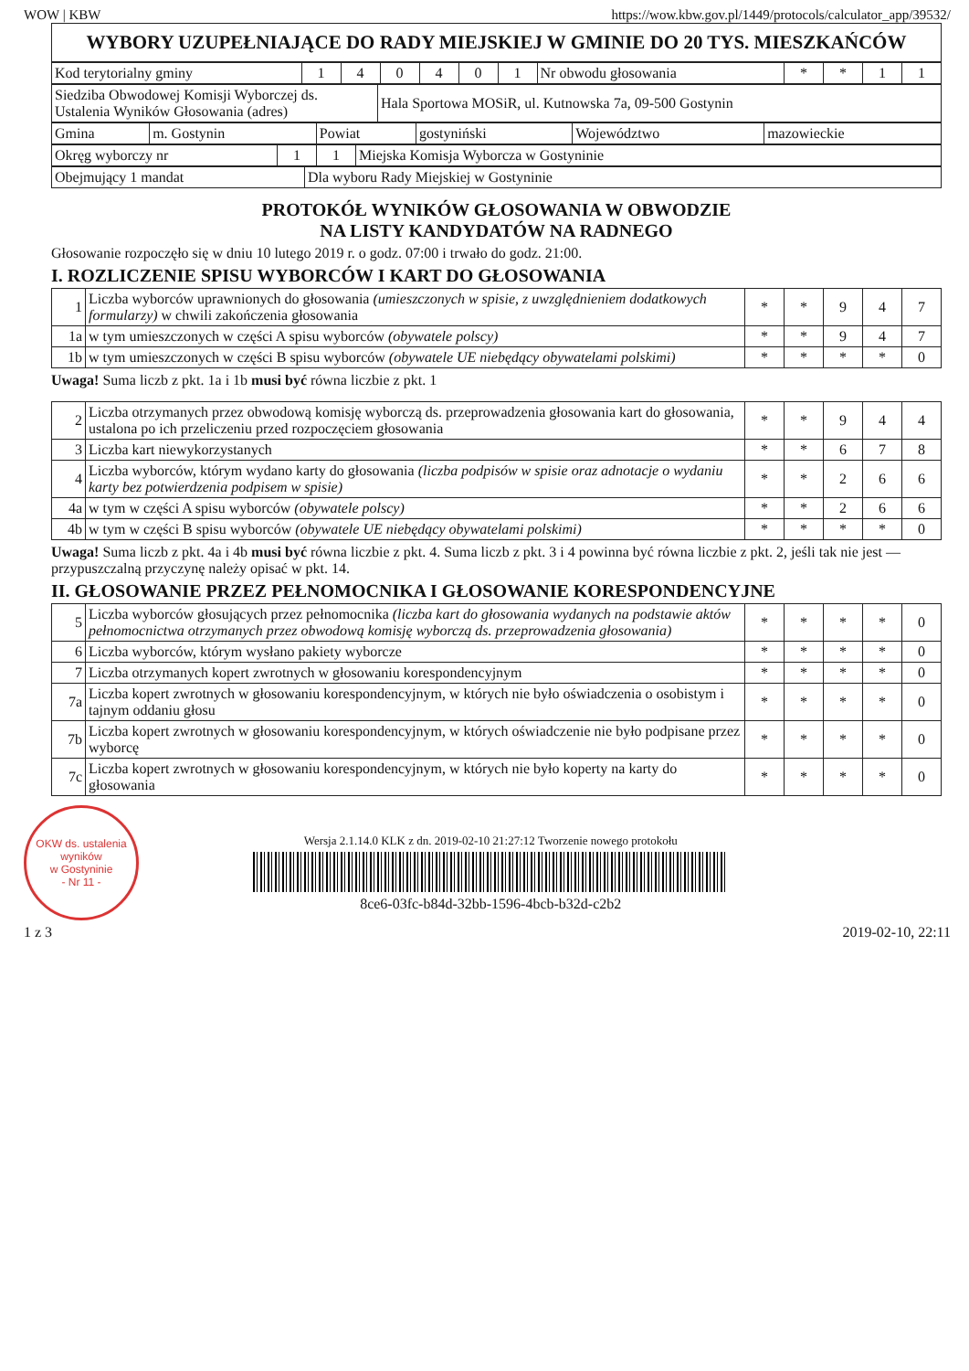WOW | KBW https://wow.kbw.gov.pl/1449/protocols/calculator_app/39532/
| WYBORY UZUPEŁNIAJĄCE DO RADY MIEJSKIEJ W GMINIE DO 20 TYS. MIESZKAŃCÓW |
| Kod terytorialny gminy | 1 | 4 | 0 | 4 | 0 | 1 | Nr obwodu głosowania | * | * | 1 | 1 |
| Siedziba Obwodowej Komisji Wyborczej ds. Ustalenia Wyników Głosowania (adres) | Hala Sportowa MOSiR, ul. Kutnowska 7a, 09-500 Gostynin |
| Gmina | m. Gostynin | Powiat | gostyniński | Województwo | mazowieckie |
| Okręg wyborczy nr | 1 | 1 | Miejska Komisja Wyborcza w Gostyninie |
| Obejmujący 1 mandat | Dla wyboru Rady Miejskiej w Gostyninie |
PROTOKÓŁ WYNIKÓW GŁOSOWANIA W OBWODZIE
NA LISTY KANDYDATÓW NA RADNEGO
Głosowanie rozpoczęło się w dniu 10 lutego 2019 r. o godz. 07:00 i trwało do godz. 21:00.
I. ROZLICZENIE SPISU WYBORCÓW I KART DO GŁOSOWANIA
| 1 | Liczba wyborców uprawnionych do głosowania (umieszczonych w spisie, z uwzględnieniem dodatkowych formularzy) w chwili zakończenia głosowania | * | * | 9 | 4 | 7 |
| 1a | w tym umieszczonych w części A spisu wyborców (obywatele polscy) | * | * | 9 | 4 | 7 |
| 1b | w tym umieszczonych w części B spisu wyborców (obywatele UE niebędący obywatelami polskimi) | * | * | * | * | 0 |
Uwaga! Suma liczb z pkt. 1a i 1b musi być równa liczbie z pkt. 1
| 2 | Liczba otrzymanych przez obwodową komisję wyborczą ds. przeprowadzenia głosowania kart do głosowania, ustalona po ich przeliczeniu przed rozpoczęciem głosowania | * | * | 9 | 4 | 4 |
| 3 | Liczba kart niewykorzystanych | * | * | 6 | 7 | 8 |
| 4 | Liczba wyborców, którym wydano karty do głosowania (liczba podpisów w spisie oraz adnotacje o wydaniu karty bez potwierdzenia podpisem w spisie) | * | * | 2 | 6 | 6 |
| 4a | w tym w części A spisu wyborców (obywatele polscy) | * | * | 2 | 6 | 6 |
| 4b | w tym w części B spisu wyborców (obywatele UE niebędący obywatelami polskimi) | * | * | * | * | 0 |
Uwaga! Suma liczb z pkt. 4a i 4b musi być równa liczbie z pkt. 4. Suma liczb z pkt. 3 i 4 powinna być równa liczbie z pkt. 2, jeśli tak nie jest — przypuszczalną przyczynę należy opisać w pkt. 14.
II. GŁOSOWANIE PRZEZ PEŁNOMOCNIKA I GŁOSOWANIE KORESPONDENCYJNE
| 5 | Liczba wyborców głosujących przez pełnomocnika (liczba kart do głosowania wydanych na podstawie aktów pełnomocnictwa otrzymanych przez obwodową komisję wyborczą ds. przeprowadzenia głosowania) | * | * | * | * | 0 |
| 6 | Liczba wyborców, którym wysłano pakiety wyborcze | * | * | * | * | 0 |
| 7 | Liczba otrzymanych kopert zwrotnych w głosowaniu korespondencyjnym | * | * | * | * | 0 |
| 7a | Liczba kopert zwrotnych w głosowaniu korespondencyjnym, w których nie było oświadczenia o osobistym i tajnym oddaniu głosu | * | * | * | * | 0 |
| 7b | Liczba kopert zwrotnych w głosowaniu korespondencyjnym, w których oświadczenie nie było podpisane przez wyborcę | * | * | * | * | 0 |
| 7c | Liczba kopert zwrotnych w głosowaniu korespondencyjnym, w których nie było koperty na karty do głosowania | * | * | * | * | 0 |
OKW ds. ustalenia wyników
w Gostyninie
- Nr 11 -
1 z 3
Wersja 2.1.14.0 KLK z dn. 2019-02-10 21:27:12 Tworzenie nowego protokołu
8ce6-03fc-b84d-32bb-1596-4bcb-b32d-c2b2
2019-02-10, 22:11